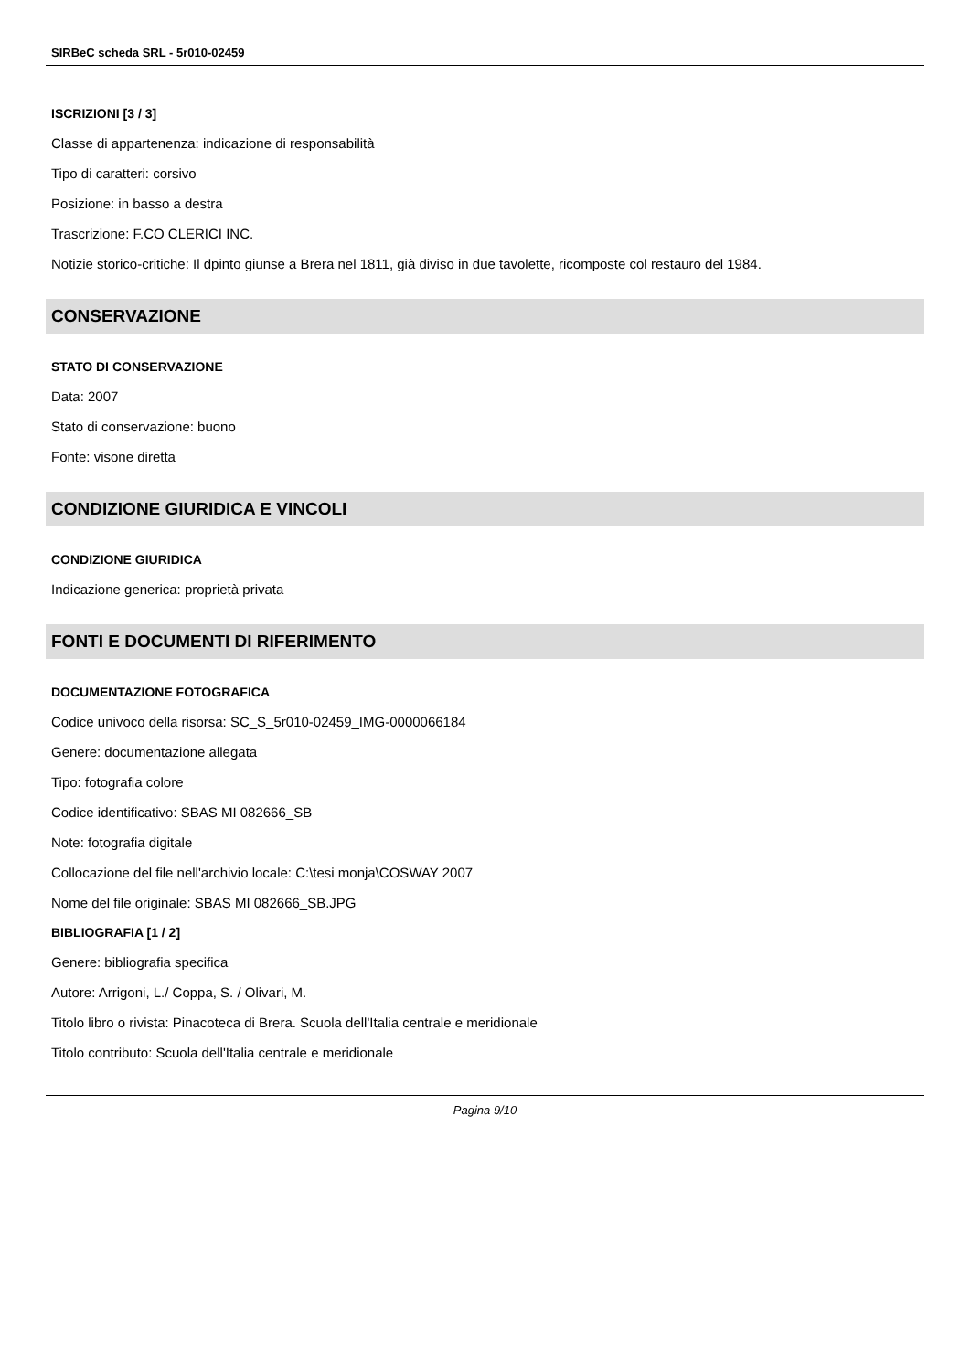SIRBeC scheda SRL - 5r010-02459
ISCRIZIONI [3 / 3]
Classe di appartenenza: indicazione di responsabilità
Tipo di caratteri: corsivo
Posizione: in basso a destra
Trascrizione: F.CO CLERICI INC.
Notizie storico-critiche: Il dpinto giunse a Brera nel 1811, già diviso in due tavolette, ricomposte col restauro del 1984.
CONSERVAZIONE
STATO DI CONSERVAZIONE
Data: 2007
Stato di conservazione: buono
Fonte: visone diretta
CONDIZIONE GIURIDICA E VINCOLI
CONDIZIONE GIURIDICA
Indicazione generica: proprietà privata
FONTI E DOCUMENTI DI RIFERIMENTO
DOCUMENTAZIONE FOTOGRAFICA
Codice univoco della risorsa: SC_S_5r010-02459_IMG-0000066184
Genere: documentazione allegata
Tipo: fotografia colore
Codice identificativo: SBAS MI 082666_SB
Note: fotografia digitale
Collocazione del file nell'archivio locale: C:\tesi monja\COSWAY 2007
Nome del file originale: SBAS MI 082666_SB.JPG
BIBLIOGRAFIA [1 / 2]
Genere: bibliografia specifica
Autore: Arrigoni, L./ Coppa, S. / Olivari, M.
Titolo libro o rivista: Pinacoteca di Brera. Scuola dell'Italia centrale e meridionale
Titolo contributo: Scuola dell'Italia centrale e meridionale
Pagina 9/10